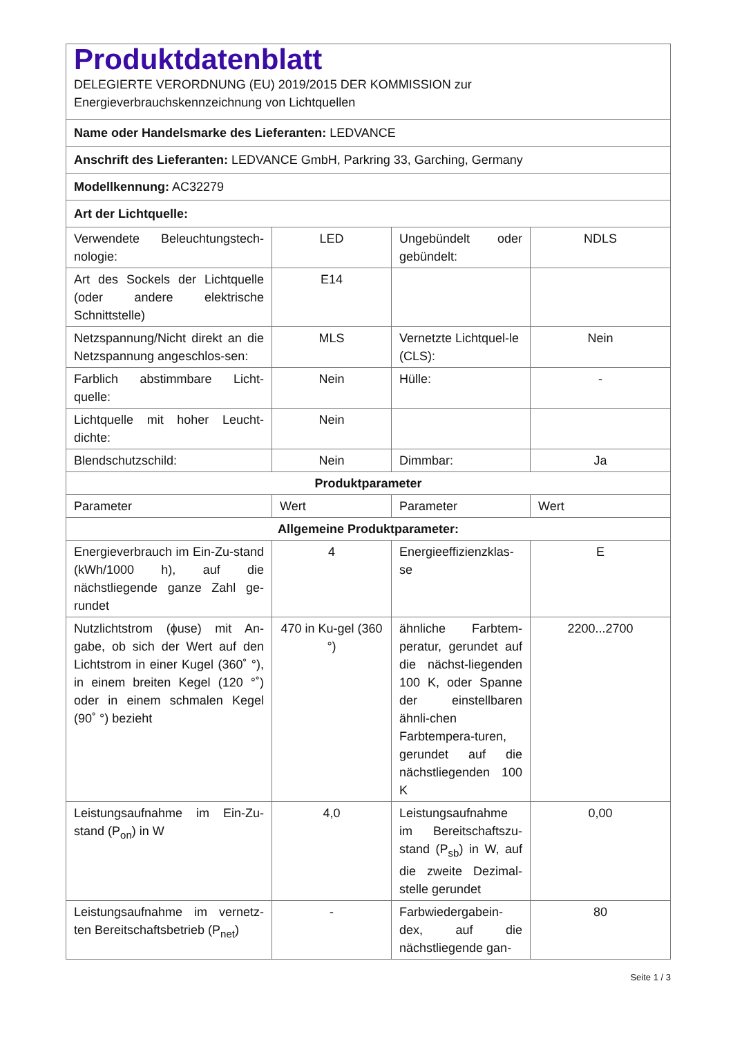| Produktdatenblatt DELEGIERTE VERORDNUNG (EU) 2019/2015 DER KOMMISSION zur Energieverbrauchskennzeichnung von Lichtquellen | | | |
| Name oder Handelsmarke des Lieferanten: LEDVANCE | | | |
| Anschrift des Lieferanten: LEDVANCE GmbH, Parkring 33, Garching, Germany | | | |
| Modellkennung: AC32279 | | | |
| Art der Lichtquelle: | | | |
| Verwendete Beleuchtungstech-nologie: | LED | Ungebündelt oder gebündelt: | NDLS |
| Art des Sockels der Lichtquelle (oder andere elektrische Schnittstelle) | E14 | | |
| Netzspannung/Nicht direkt an die Netzspannung angeschlos-sen: | MLS | Vernetzte Lichtquel-le (CLS): | Nein |
| Farblich abstimmbare Licht-quelle: | Nein | Hülle: | - |
| Lichtquelle mit hoher Leucht-dichte: | Nein | | |
| Blendschutzschild: | Nein | Dimmbar: | Ja |
| Produktparameter | | | |
| Parameter | Wert | Parameter | Wert |
| Allgemeine Produktparameter: | | | |
| Energieverbrauch im Ein-Zu-stand (kWh/1000 h), auf die nächstliegende ganze Zahl ge-rundet | 4 | Energieeffizienzklas-se | E |
| Nutzlichtstrom (ϕuse) mit An-gabe, ob sich der Wert auf den Lichtstrom in einer Kugel (360˚ °), in einem breiten Kegel (120 °˚) oder in einem schmalen Kegel (90˚ °) bezieht | 470 in Ku-gel (360 °) | ähnliche Farbtem-peratur, gerundet auf die nächst-liegenden 100 K, oder Spanne der einstellbaren ähnli-chen Farbtempera-turen, gerundet auf die nächstliegenden 100 K | 2200...2700 |
| Leistungsaufnahme im Ein-Zu-stand (P<sub>on</sub>) in W | 4,0 | Leistungsaufnahme im Bereitschaftszu-stand (P<sub>sb</sub>) in W, auf die zweite Dezimal-stelle gerundet | 0,00 |
| Leistungsaufnahme im vernetz-ten Bereitschaftsbetrieb (P<sub>net</sub>) | - | Farbwiedergabein-dex, auf die nächstliegende gan- | 80 |
Seite 1 / 3